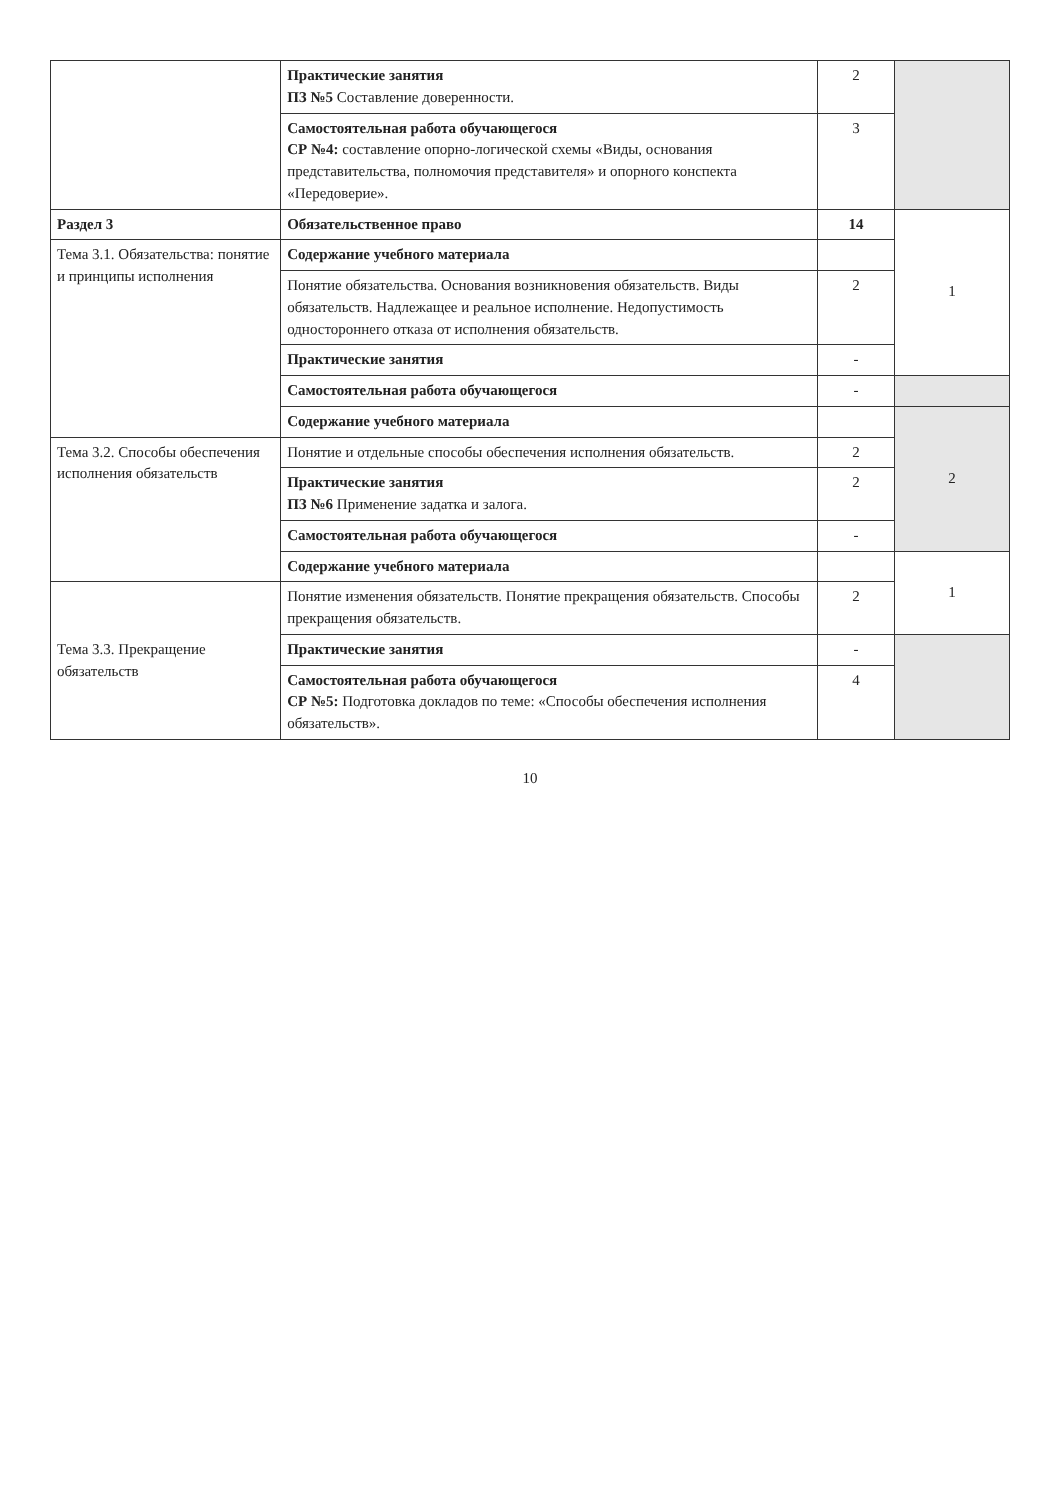| | Практические занятия ПЗ №5 Составление доверенности. | 2 | |
| | Самостоятельная работа обучающегося СР №4: составление опорно-логической схемы «Виды, основания представительства, полномочия представителя» и опорного конспекта «Передоверие». | 3 | |
| Раздел 3 | Обязательственное право | 14 | 1 |
| Тема 3.1. Обязательства: понятие и принципы исполнения | Содержание учебного материала | | |
| | Понятие обязательства. Основания возникновения обязательств. Виды обязательств. Надлежащее и реальное исполнение. Недопустимость одностороннего отказа от исполнения обязательств. | 2 | |
| | Практические занятия | - | |
| | Самостоятельная работа обучающегося | - | |
| | Содержание учебного материала | | 2 |
| Тема 3.2. Способы обеспечения исполнения обязательств | Понятие и отдельные способы обеспечения исполнения обязательств. | 2 | |
| | Практические занятия ПЗ №6 Применение задатка и залога. | 2 | |
| | Самостоятельная работа обучающегося | - | |
| | Содержание учебного материала | | 1 |
| Тема 3.3. Прекращение обязательств | Понятие изменения обязательств. Понятие прекращения обязательств. Способы прекращения обязательств. | 2 | |
| | Практические занятия | - | |
| | Самостоятельная работа обучающегося СР №5: Подготовка докладов по теме: «Способы обеспечения исполнения обязательств». | 4 | |
10